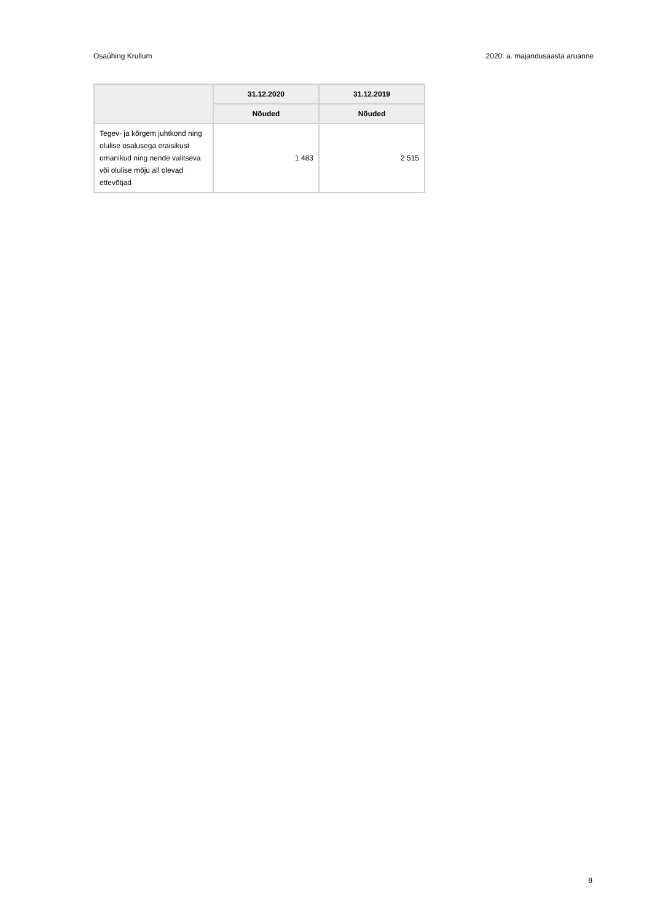Osaühing Krullum 2020. a. majandusaasta aruanne
| | 31.12.2020 | 31.12.2019 |
| --- | --- | --- |
| | Nõuded | Nõuded |
| Tegev- ja kõrgem juhtkond ning olulise osalusega eraisikust omanikud ning nende valitseva või olulise mõju all olevad ettevõtjad | 1 483 | 2 515 |
8